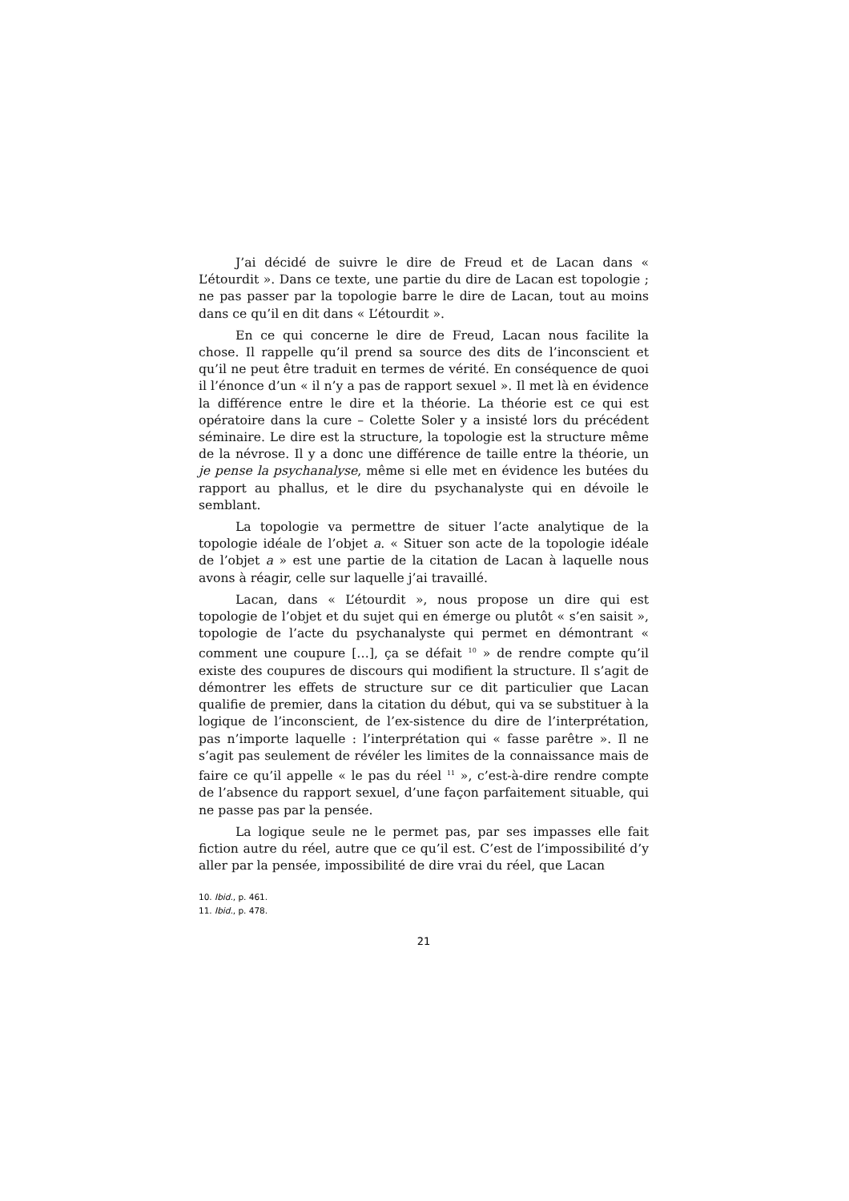J’ai décidé de suivre le dire de Freud et de Lacan dans « L’étourdit ». Dans ce texte, une partie du dire de Lacan est topologie ; ne pas passer par la topologie barre le dire de Lacan, tout au moins dans ce qu’il en dit dans « L’étourdit ».
En ce qui concerne le dire de Freud, Lacan nous facilite la chose. Il rappelle qu’il prend sa source des dits de l’inconscient et qu’il ne peut être traduit en termes de vérité. En conséquence de quoi il l’énonce d’un « il n’y a pas de rapport sexuel ». Il met là en évidence la différence entre le dire et la théorie. La théorie est ce qui est opératoire dans la cure – Colette Soler y a insisté lors du précédent séminaire. Le dire est la structure, la topologie est la structure même de la névrose. Il y a donc une différence de taille entre la théorie, un je pense la psychanalyse, même si elle met en évidence les butées du rapport au phallus, et le dire du psychanalyste qui en dévoile le semblant.
La topologie va permettre de situer l’acte analytique de la topologie idéale de l’objet a. « Situer son acte de la topologie idéale de l’objet a » est une partie de la citation de Lacan à laquelle nous avons à réagir, celle sur laquelle j’ai travaillé.
Lacan, dans « L’étourdit », nous propose un dire qui est topologie de l’objet et du sujet qui en émerge ou plutôt « s’en saisit », topologie de l’acte du psychanalyste qui permet en démontrant « comment une coupure […], ça se défait <sup>10</sup> » de rendre compte qu’il existe des coupures de discours qui modifient la structure. Il s’agit de démontrer les effets de structure sur ce dit particulier que Lacan qualifie de premier, dans la citation du début, qui va se substituer à la logique de l’inconscient, de l’ex-sistence du dire de l’interprétation, pas n’importe laquelle : l’interprétation qui « fasse parêtre ». Il ne s’agit pas seulement de révéler les limites de la connaissance mais de faire ce qu’il appelle « le pas du réel <sup>11</sup> », c’est-à-dire rendre compte de l’absence du rapport sexuel, d’une façon parfaitement situable, qui ne passe pas par la pensée.
La logique seule ne le permet pas, par ses impasses elle fait fiction autre du réel, autre que ce qu’il est. C’est de l’impossibilité d’y aller par la pensée, impossibilité de dire vrai du réel, que Lacan
10. Ibid., p. 461.
11. Ibid., p. 478.
21